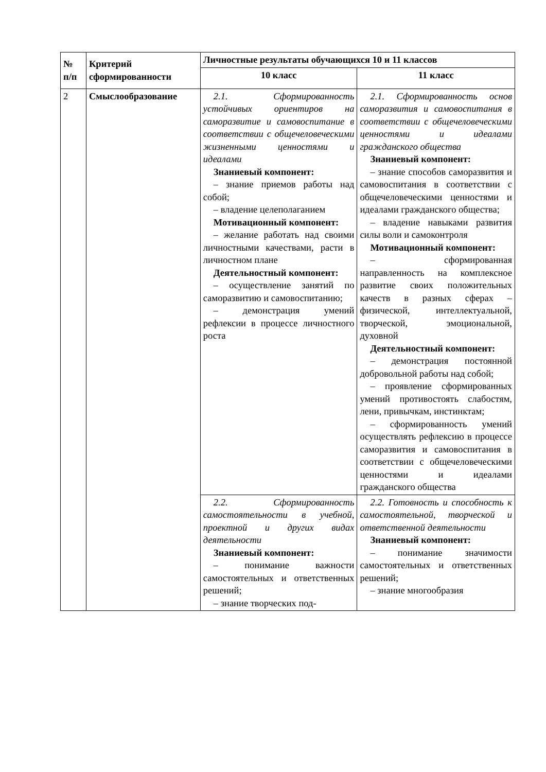| № п/п | Критерий сформированности | Личностные результаты обучающихся 10 и 11 классов | |
| --- | --- | --- | --- |
| | | 10 класс | 11 класс |
| 2 | Смыслообразование | 2.1. Сформированность устойчивых ориентиров на саморазвитие и самовоспитание в соответствии с общечеловеческими жизненными ценностями и идеалами Знаниевый компонент: – знание приемов работы над собой; – владение целеполаганием Мотивационный компонент: – желание работать над своими личностными качествами, расти в личностном плане Деятельностный компонент: – осуществление занятий по саморазвитию и самовоспитанию; – демонстрация умений рефлексии в процессе личностного роста | 2.1. Сформированность основ саморазвития и самовоспитания в соответствии с общечеловеческими ценностями и идеалами гражданского общества Знаниевый компонент: – знание способов саморазвития и самовоспитания в соответствии с общечеловеческими ценностями и идеалами гражданского общества; – владение навыками развития силы воли и самоконтроля Мотивационный компонент: – сформированная направленность на комплексное развитие своих положительных качеств в разных сферах – физической, интеллектуальной, творческой, эмоциональной, духовной Деятельностный компонент: – демонстрация постоянной добровольной работы над собой; – проявление сформированных умений противостоять слабостям, лени, привычкам, инстинктам; – сформированность умений осуществлять рефлексию в процессе саморазвития и самовоспитания в соответствии с общечеловеческими ценностями и идеалами гражданского общества |
| | | 2.2. Сформированность самостоятельности в учебной, проектной и других видах деятельности Знаниевый компонент: – понимание важности самостоятельных и ответственных решений; – знание творческих под- | 2.2. Готовность и способность к самостоятельной, творческой и ответственной деятельности Знаниевый компонент: – понимание значимости самостоятельных и ответственных решений; – знание многообразия |